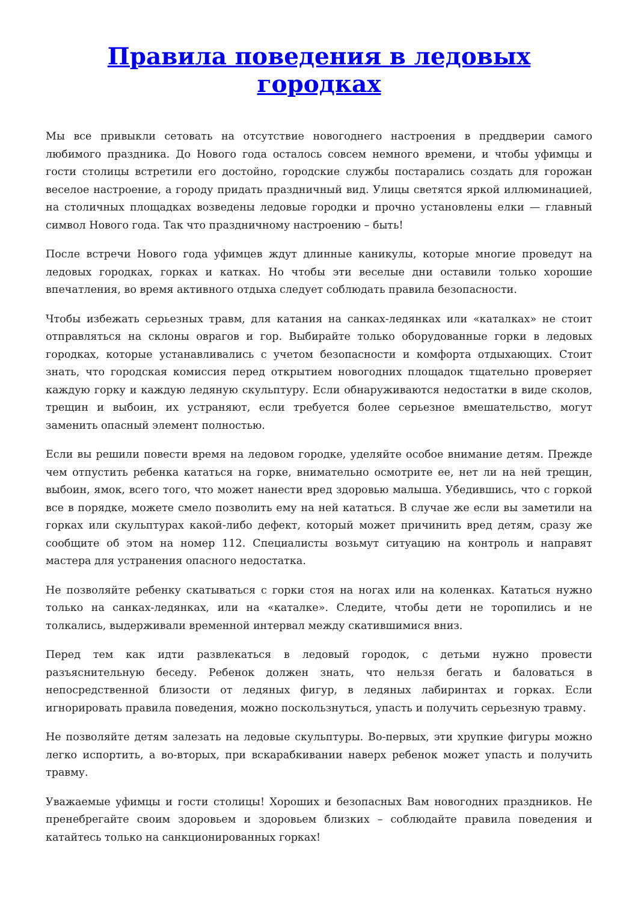Правила поведения в ледовых городках
Мы все привыкли сетовать на отсутствие новогоднего настроения в преддверии самого любимого праздника. До Нового года осталось совсем немного времени, и чтобы уфимцы и гости столицы встретили его достойно, городские службы постарались создать для горожан веселое настроение, а городу придать праздничный вид. Улицы светятся яркой иллюминацией, на столичных площадках возведены ледовые городки и прочно установлены елки — главный символ Нового года. Так что праздничному настроению – быть!
После встречи Нового года уфимцев ждут длинные каникулы, которые многие проведут на ледовых городках, горках и катках. Но чтобы эти веселые дни оставили только хорошие впечатления, во время активного отдыха следует соблюдать правила безопасности.
Чтобы избежать серьезных травм, для катания на санках-ледянках или «каталках» не стоит отправляться на склоны оврагов и гор. Выбирайте только оборудованные горки в ледовых городках, которые устанавливались с учетом безопасности и комфорта отдыхающих. Стоит знать, что городская комиссия перед открытием новогодних площадок тщательно проверяет каждую горку и каждую ледяную скульптуру. Если обнаруживаются недостатки в виде сколов, трещин и выбоин, их устраняют, если требуется более серьезное вмешательство, могут заменить опасный элемент полностью.
Если вы решили повести время на ледовом городке, уделяйте особое внимание детям. Прежде чем отпустить ребенка кататься на горке, внимательно осмотрите ее, нет ли на ней трещин, выбоин, ямок, всего того, что может нанести вред здоровью малыша. Убедившись, что с горкой все в порядке, можете смело позволить ему на ней кататься. В случае же если вы заметили на горках или скульптурах какой-либо дефект, который может причинить вред детям, сразу же сообщите об этом на номер 112. Специалисты возьмут ситуацию на контроль и направят мастера для устранения опасного недостатка.
Не позволяйте ребенку скатываться с горки стоя на ногах или на коленках. Кататься нужно только на санках-ледянках, или на «каталке». Следите, чтобы дети не торопились и не толкались, выдерживали временной интервал между скатившимися вниз.
Перед тем как идти развлекаться в ледовый городок, с детьми нужно провести разъяснительную беседу. Ребенок должен знать, что нельзя бегать и баловаться в непосредственной близости от ледяных фигур, в ледяных лабиринтах и горках. Если игнорировать правила поведения, можно поскользнуться, упасть и получить серьезную травму.
Не позволяйте детям залезать на ледовые скульптуры. Во-первых, эти хрупкие фигуры можно легко испортить, а во-вторых, при вскарабкивании наверх ребенок может упасть и получить травму.
Уважаемые уфимцы и гости столицы! Хороших и безопасных Вам новогодних праздников. Не пренебрегайте своим здоровьем и здоровьем близких – соблюдайте правила поведения и катайтесь только на санкционированных горках!